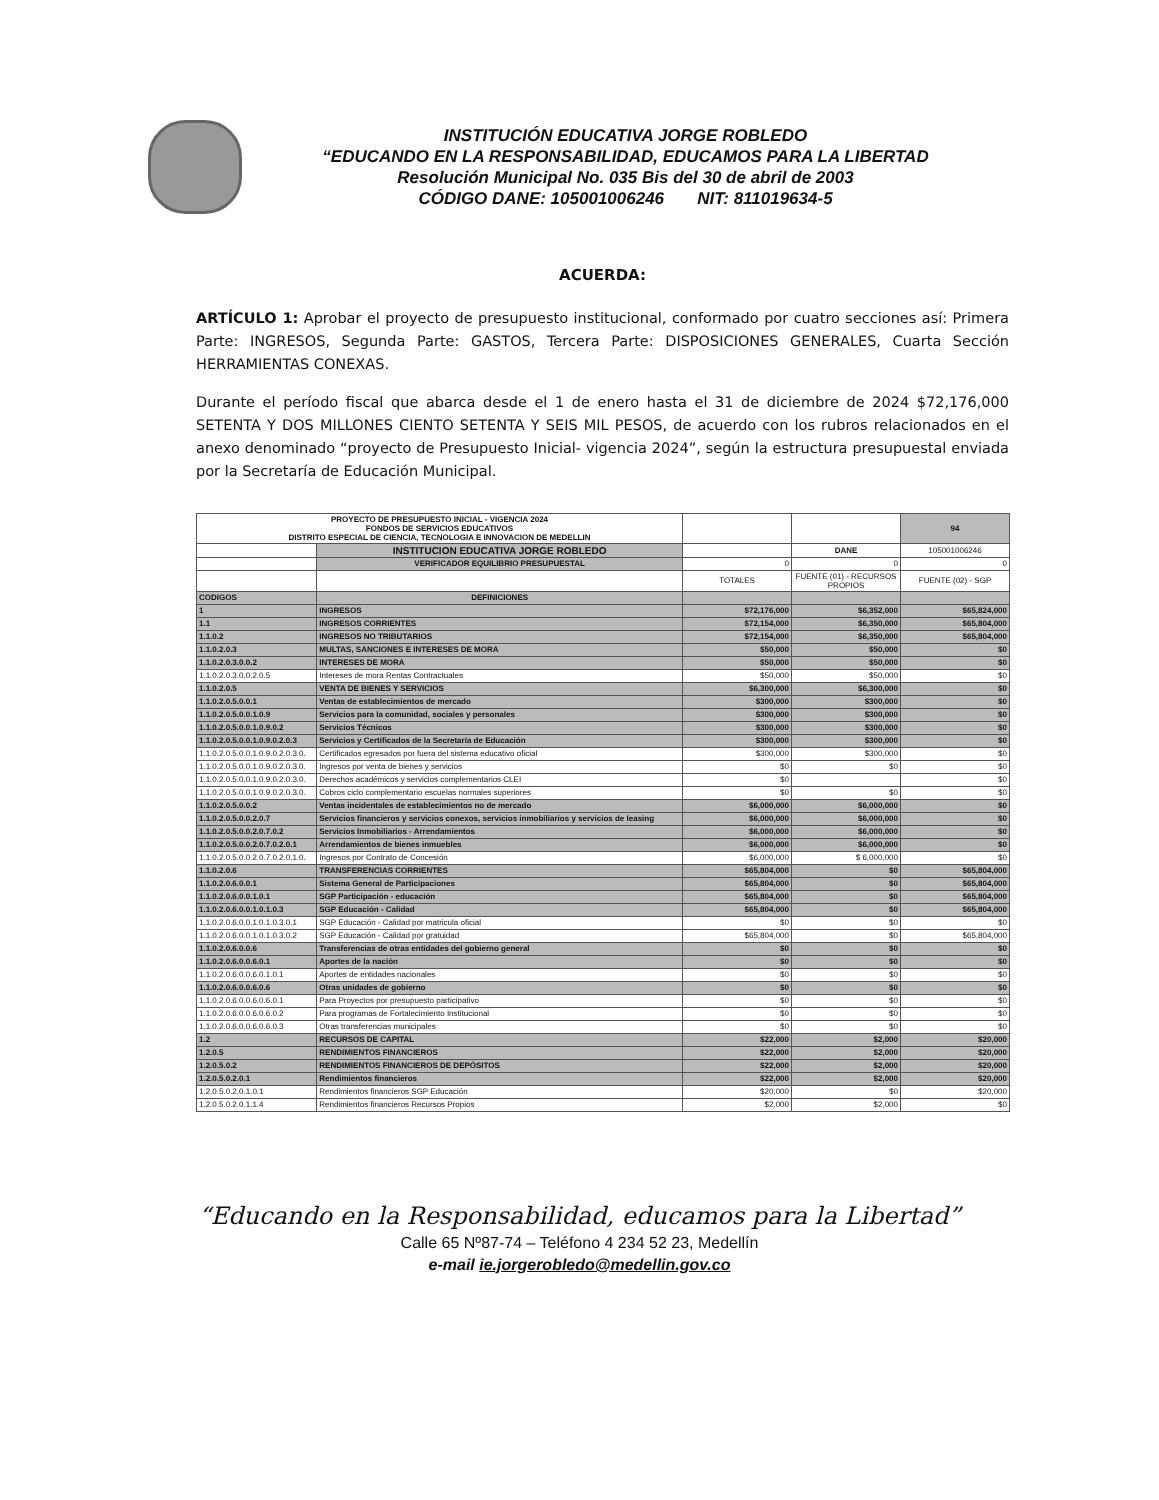INSTITUCIÓN EDUCATIVA JORGE ROBLEDO
“EDUCANDO EN LA RESPONSABILIDAD, EDUCAMOS PARA LA LIBERTAD
Resolución Municipal No. 035 Bis del 30 de abril de 2003
CÓDIGO DANE: 105001006246 NIT: 811019634-5
ACUERDA:
ARTÍCULO 1: Aprobar el proyecto de presupuesto institucional, conformado por cuatro secciones así: Primera Parte: INGRESOS, Segunda Parte: GASTOS, Tercera Parte: DISPOSICIONES GENERALES, Cuarta Sección HERRAMIENTAS CONEXAS.
Durante el período fiscal que abarca desde el 1 de enero hasta el 31 de diciembre de 2024 $72,176,000 SETENTA Y DOS MILLONES CIENTO SETENTA Y SEIS MIL PESOS, de acuerdo con los rubros relacionados en el anexo denominado “proyecto de Presupuesto Inicial- vigencia 2024”, según la estructura presupuestal enviada por la Secretaría de Educación Municipal.
| PROYECTO DE PRESUPUESTO INICIAL - VIGENCIA 2024 FONDOS DE SERVICIOS EDUCATIVOS DISTRITO ESPECIAL DE CIENCIA, TECNOLOGIA E INNOVACION DE MEDELLIN | | | | 94 |
| | INSTITUCION EDUCATIVA JORGE ROBLEDO | | DANE | 105001006246 |
| | VERIFICADOR EQUILIBRIO PRESUPUESTAL | 0 | 0 | 0 |
| | | TOTALES | FUENTE (01) - RECURSOS PROPIOS | FUENTE (02) - SGP |
| CODIGOS | DEFINICIONES | | | |
| 1 | INGRESOS | $72,176,000 | $6,352,000 | $65,824,000 |
| 1.1 | INGRESOS CORRIENTES | $72,154,000 | $6,350,000 | $65,804,000 |
| 1.1.0.2 | INGRESOS NO TRIBUTARIOS | $72,154,000 | $6,350,000 | $65,804,000 |
| 1.1.0.2.0.3 | MULTAS, SANCIONES E INTERESES DE MORA | $50,000 | $50,000 | $0 |
| 1.1.0.2.0.3.0.0.2 | INTERESES DE MORA | $50,000 | $50,000 | $0 |
| 1.1.0.2.0.3.0.0.2.0.5 | Intereses de mora Rentas Contractuales | $50,000 | $50,000 | $0 |
| 1.1.0.2.0.5 | VENTA DE BIENES Y SERVICIOS | $6,300,000 | $6,300,000 | $0 |
| 1.1.0.2.0.5.0.0.1 | Ventas de establecimientos de mercado | $300,000 | $300,000 | $0 |
| 1.1.0.2.0.5.0.0.1.0.9 | Servicios para la comunidad, sociales y personales | $300,000 | $300,000 | $0 |
| 1.1.0.2.0.5.0.0.1.0.9.0.2 | Servicios Técnicos | $300,000 | $300,000 | $0 |
| 1.1.0.2.0.5.0.0.1.0.9.0.2.0.3 | Servicios y Certificados de la Secretaría de Educación | $300,000 | $300,000 | $0 |
| 1.1.0.2.0.5.0.0.1.0.9.0.2.0.3.0. | Certificados egresados por fuera del sistema educativo oficial | $300,000 | $300,000 | $0 |
| 1.1.0.2.0.5.0.0.1.0.9.0.2.0.3.0. | Ingresos por venta de bienes y servicios | $0 | $0 | $0 |
| 1.1.0.2.0.5.0.0.1.0.9.0.2.0.3.0. | Derechos académicos y servicios complementarios CLEI | $0 | | $0 |
| 1.1.0.2.0.5.0.0.1.0.9.0.2.0.3.0. | Cobros ciclo complementario escuelas normales superiores | $0 | $0 | $0 |
| 1.1.0.2.0.5.0.0.2 | Ventas incidentales de establecimientos no de mercado | $6,000,000 | $6,000,000 | $0 |
| 1.1.0.2.0.5.0.0.2.0.7 | Servicios financieros y servicios conexos, servicios inmobiliarios y servicios de leasing | $6,000,000 | $6,000,000 | $0 |
| 1.1.0.2.0.5.0.0.2.0.7.0.2 | Servicios Inmobiliarios - Arrendamientos | $6,000,000 | $6,000,000 | $0 |
| 1.1.0.2.0.5.0.0.2.0.7.0.2.0.1 | Arrendamientos de bienes inmuebles | $6,000,000 | $6,000,000 | $0 |
| 1.1.0.2.0.5.0.0.2.0.7.0.2.0.1.0. | Ingresos por Contrato de Concesión | $6,000,000 | $ 6,000,000 | $0 |
| 1.1.0.2.0.6 | TRANSFERENCIAS CORRIENTES | $65,804,000 | $0 | $65,804,000 |
| 1.1.0.2.0.6.0.0.1 | Sistema General de Participaciones | $65,804,000 | $0 | $65,804,000 |
| 1.1.0.2.0.6.0.0.1.0.1 | SGP Participación - educación | $65,804,000 | $0 | $65,804,000 |
| 1.1.0.2.0.6.0.0.1.0.1.0.3 | SGP Educación - Calidad | $65,804,000 | $0 | $65,804,000 |
| 1.1.0.2.0.6.0.0.1.0.1.0.3.0.1 | SGP Educación - Calidad por matricula oficial | $0 | $0 | $0 |
| 1.1.0.2.0.6.0.0.1.0.1.0.3.0.2 | SGP Educación - Calidad por gratuidad | $65,804,000 | $0 | $65,804,000 |
| 1.1.0.2.0.6.0.0.6 | Transferencias de otras entidades del gobierno general | $0 | $0 | $0 |
| 1.1.0.2.0.6.0.0.6.0.1 | Aportes de la nación | $0 | $0 | $0 |
| 1.1.0.2.0.6.0.0.6.0.1.0.1 | Aportes de entidades nacionales | $0 | $0 | $0 |
| 1.1.0.2.0.6.0.0.6.0.6 | Otras unidades de gobierno | $0 | $0 | $0 |
| 1.1.0.2.0.6.0.0.6.0.6.0.1 | Para Proyectos por presupuesto participativo | $0 | $0 | $0 |
| 1.1.0.2.0.6.0.0.6.0.6.0.2 | Para programas de Fortalecimiento Institucional | $0 | $0 | $0 |
| 1.1.0.2.0.6.0.0.6.0.6.0.3 | Otras transferencias municipales | $0 | $0 | $0 |
| 1.2 | RECURSOS DE CAPITAL | $22,000 | $2,000 | $20,000 |
| 1.2.0.5 | RENDIMIENTOS FINANCIEROS | $22,000 | $2,000 | $20,000 |
| 1.2.0.5.0.2 | RENDIMIENTOS FINANCIEROS DE DEPÓSITOS | $22,000 | $2,000 | $20,000 |
| 1.2.0.5.0.2.0.1 | Rendimientos financieros | $22,000 | $2,000 | $20,000 |
| 1.2.0.5.0.2.0.1.0.1 | Rendimientos financieros SGP Educación | $20,000 | $0 | $20,000 |
| 1.2.0.5.0.2.0.1.1.4 | Rendimientos financieros Recursos Propios | $2,000 | $2,000 | $0 |
“Educando en la Responsabilidad, educamos para la Libertad”
Calle 65 Nº87-74 – Teléfono 4 234 52 23, Medellín
e-mail ie.jorgerobledo@medellin.gov.co